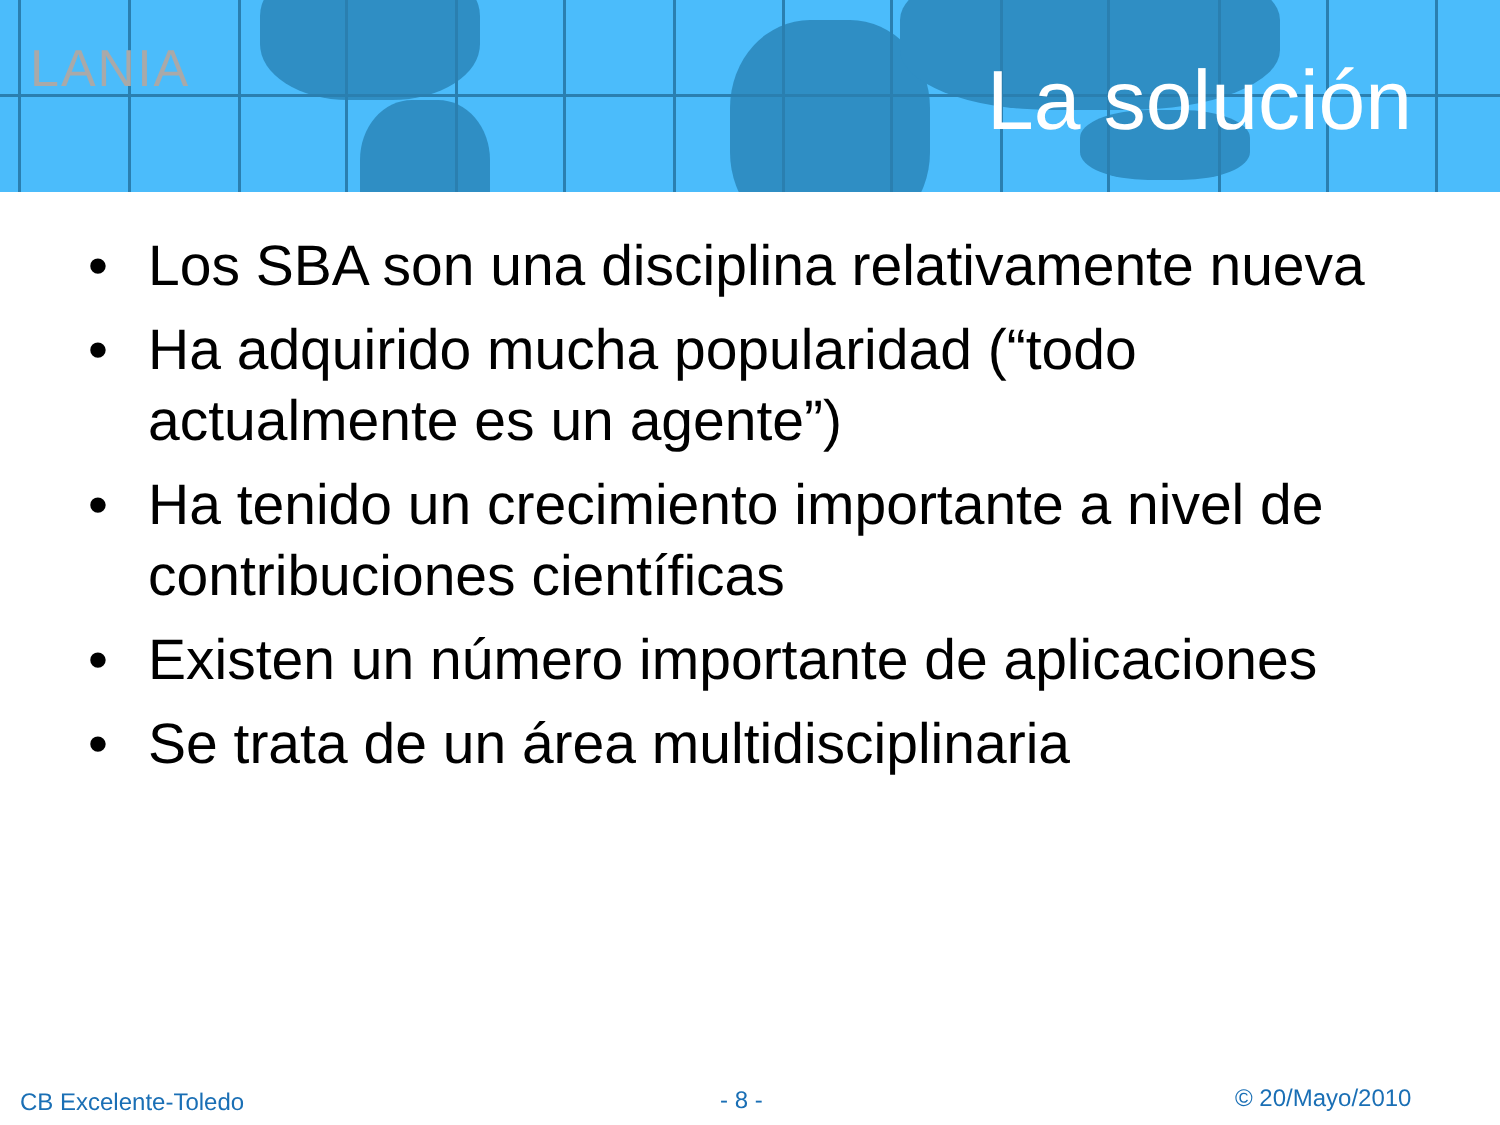LANIA La solución
• Los SBA son una disciplina relativamente nueva
• Ha adquirido mucha popularidad (“todo actualmente es un agente”)
• Ha tenido un crecimiento importante a nivel de contribuciones científicas
• Existen un número importante de aplicaciones
• Se trata de un área multidisciplinaria
CB Excelente-Toledo - 8 - © 20/Mayo/2010